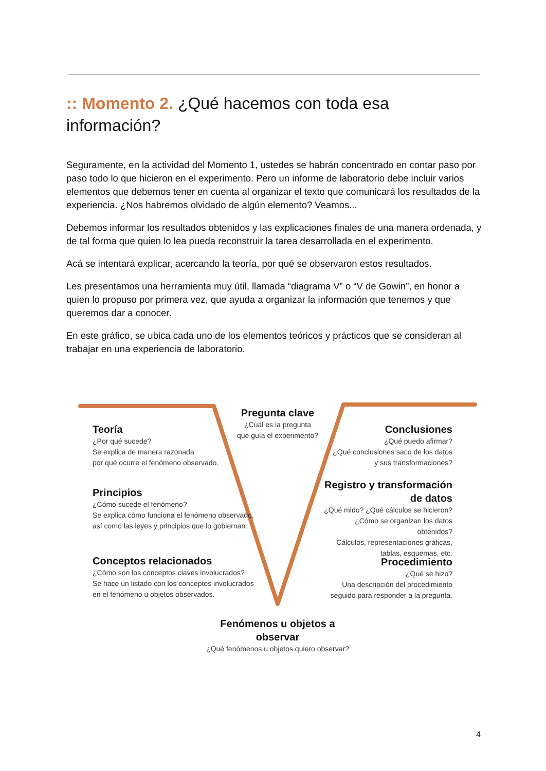:: Momento 2. ¿Qué hacemos con toda esa información?
Seguramente, en la actividad del Momento 1, ustedes se habrán concentrado en contar paso por paso todo lo que hicieron en el experimento. Pero un informe de laboratorio debe incluir varios elementos que debemos tener en cuenta al organizar el texto que comunicará los resultados de la experiencia. ¿Nos habremos olvidado de algún elemento? Veamos...
Debemos informar los resultados obtenidos y las explicaciones finales de una manera ordenada, y de tal forma que quien lo lea pueda reconstruir la tarea desarrollada en el experimento.
Acá se intentará explicar, acercando la teoría, por qué se observaron estos resultados.
Les presentamos una herramienta muy útil, llamada “diagrama V” o “V de Gowin”, en honor a quien lo propuso por primera vez, que ayuda a organizar la información que tenemos y que queremos dar a conocer.
En este gráfico, se ubica cada uno de los elementos teóricos y prácticos que se consideran al trabajar en una experiencia de laboratorio.
Teoría
¿Por qué sucede?
Se explica de manera razonada
por qué ocurre el fenómeno observado.
Principios
¿Cómo sucede el fenómeno?
Se explica cómo funciona el fenómeno observado,
así como las leyes y principios que lo gobiernan.
Conceptos relacionados
¿Cómo son los conceptos claves involucrados?
Se hace un listado con los conceptos involucrados
en el fenómeno u objetos observados.
Pregunta clave
¿Cuál es la pregunta
que guía el experimento?
Conclusiones
¿Qué puedo afirmar?
¿Qué conclusiones saco de los datos
y sus transformaciones?
Registro y transformación de datos
¿Qué mido? ¿Qué cálculos se hicieron?
¿Cómo se organizan los datos obtenidos?
Cálculos, representaciones gráficas,
tablas, esquemas, etc.
Procedimiento
¿Qué se hizo?
Una descripción del procedimiento
seguido para responder a la pregunta.
Fenómenos u objetos a observar
¿Qué fenómenos u objetos quiero observar?
4